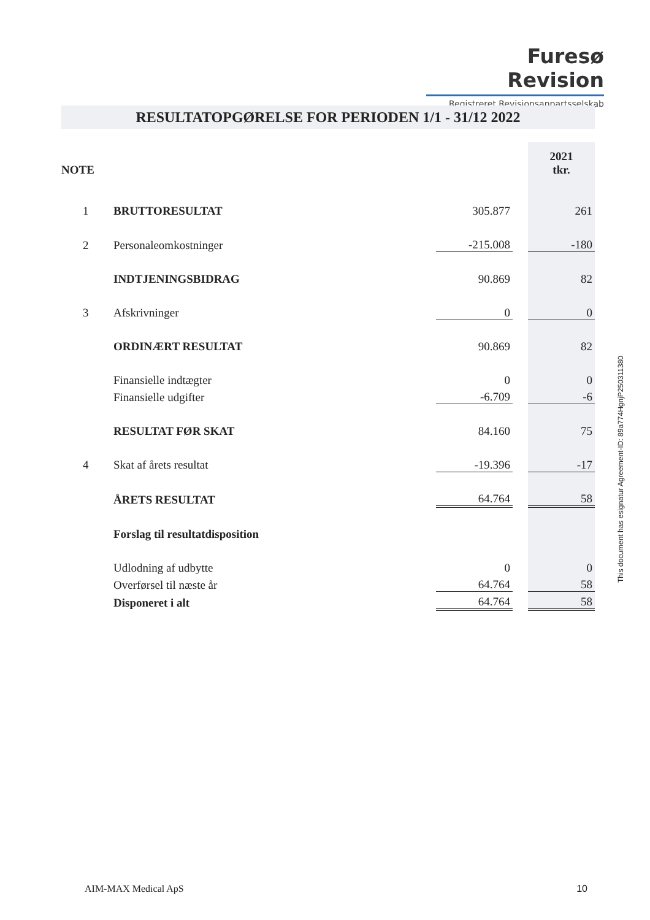Furesø Revision
Registreret Revisionsanpartsselskab
RESULTATOPGØRELSE FOR PERIODEN 1/1 - 31/12 2022
| NOTE | | | | 2021 tkr. |
| 1 | BRUTTORESULTAT | 305.877 | | 261 |
| 2 | Personaleomkostninger | -215.008 | | -180 |
| | INDTJENINGSBIDRAG | 90.869 | | 82 |
| 3 | Afskrivninger | 0 | | 0 |
| | ORDINÆRT RESULTAT | 90.869 | | 82 |
| | Finansielle indtægter | 0 | | 0 |
| | Finansielle udgifter | -6.709 | | -6 |
| | RESULTAT FØR SKAT | 84.160 | | 75 |
| 4 | Skat af årets resultat | -19.396 | | -17 |
| | ÅRETS RESULTAT | 64.764 | | 58 |
| | Forslag til resultatdisposition | | | |
| | Udlodning af udbytte | 0 | | 0 |
| | Overførsel til næste år | 64.764 | | 58 |
| | Disponeret i alt | 64.764 | | 58 |
This document has esignatur Agreement-ID: 89a774HgnjP250311380
AIM-MAX Medical ApS 10